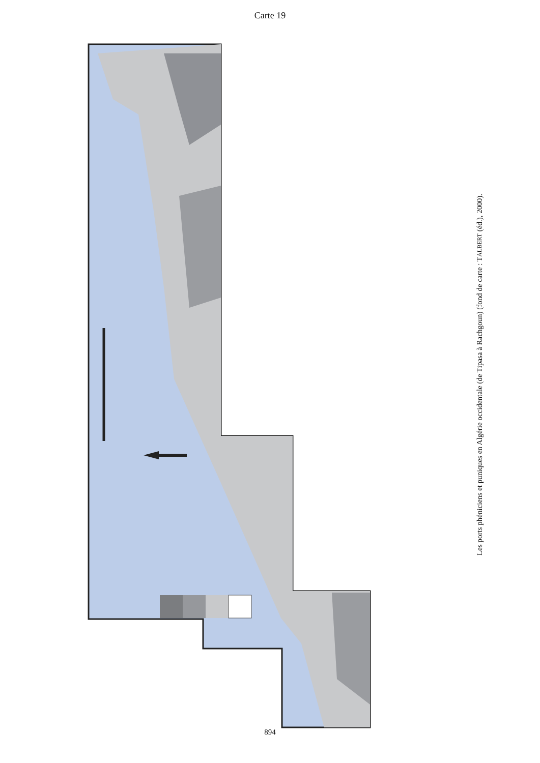Carte 19
Alger Tipasa Cherchel Gouraya Oued Damous Cartenna Cu Arzew Oran Mersa Madakh Mersa Bou Zedjar Andalouses Rachgoun Siga Onyx Pb 0 50 Km Tipasa : port phénicien et punique; Oran : autre site; Fe : gisement de fer; Cu : gisement de cuivre; Onyx : gisement d'onyx 1200 m 600 m 150 m 0 m
Les ports phéniciens et puniques en Algérie occidentale (de Tipasa à Rachgoun) (fond de carte : TALBERT (éd.), 2000).
894